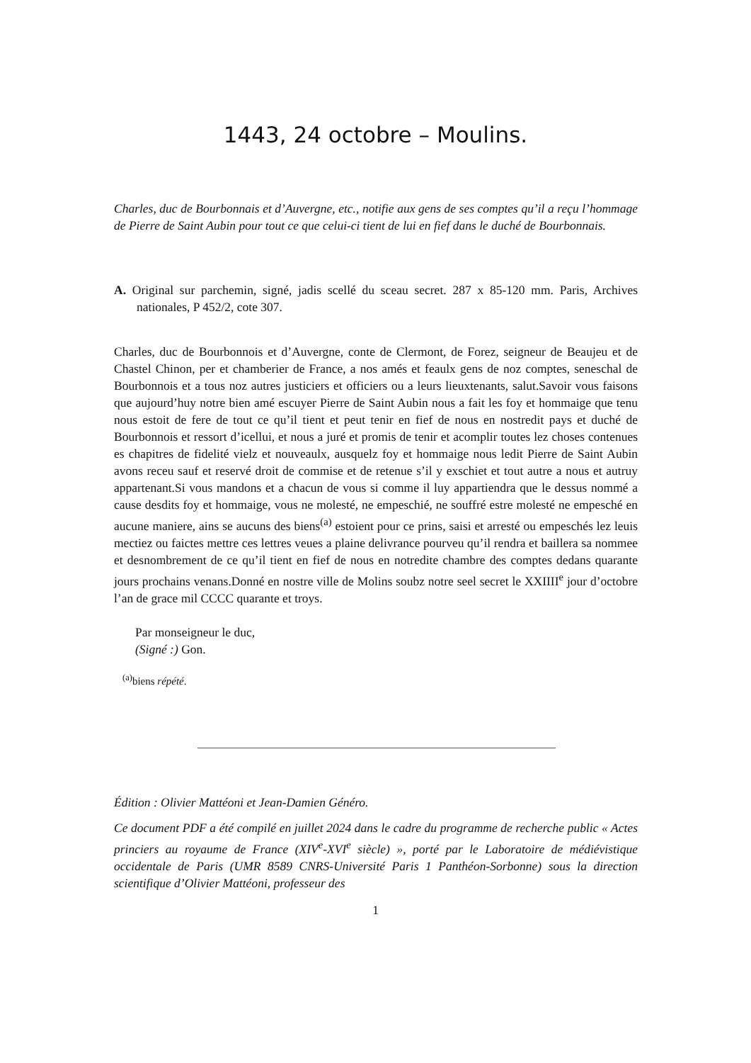1443, 24 octobre – Moulins.
Charles, duc de Bourbonnais et d’Auvergne, etc., notifie aux gens de ses comptes qu’il a reçu l’hommage de Pierre de Saint Aubin pour tout ce que celui-ci tient de lui en fief dans le duché de Bourbonnais.
A. Original sur parchemin, signé, jadis scellé du sceau secret. 287 x 85-120 mm. Paris, Archives nationales, P 452/2, cote 307.
Charles, duc de Bourbonnois et d’Auvergne, conte de Clermont, de Forez, seigneur de Beaujeu et de Chastel Chinon, per et chamberier de France, a nos amés et feaulx gens de noz comptes, seneschal de Bourbonnois et a tous noz autres justiciers et officiers ou a leurs lieuxtenants, salut.Savoir vous faisons que aujourd’huy notre bien amé escuyer Pierre de Saint Aubin nous a fait les foy et hommaige que tenu nous estoit de fere de tout ce qu’il tient et peut tenir en fief de nous en nostredit pays et duché de Bourbonnois et ressort d’icellui, et nous a juré et promis de tenir et acomplir toutes lez choses contenues es chapitres de fidelité vielz et nouveaulx, ausquelz foy et hommaige nous ledit Pierre de Saint Aubin avons receu sauf et reservé droit de commise et de retenue s’il y exschiet et tout autre a nous et autruy appartenant.Si vous mandons et a chacun de vous si comme il luy appartiendra que le dessus nommé a cause desdits foy et hommaige, vous ne molesté, ne empeschié, ne souffré estre molesté ne empesché en aucune maniere, ains se aucuns des biens<sup>(a)</sup> estoient pour ce prins, saisi et arresté ou empeschés lez leuis mectiez ou faictes mettre ces lettres veues a plaine delivrance pourveu qu’il rendra et baillera sa nommee et desnombrement de ce qu’il tient en fief de nous en notredite chambre des comptes dedans quarante jours prochains venans.Donné en nostre ville de Molins soubz notre seel secret le XXIIII<sup>e</sup> jour d’octobre l’an de grace mil CCCC quarante et troys.
Par monseigneur le duc,
(Signé :) Gon.
<sup>(a)</sup> biens répété.
Édition : Olivier Mattéoni et Jean-Damien Généro.
Ce document PDF a été compilé en juillet 2024 dans le cadre du programme de recherche public « Actes princiers au royaume de France (XIV<sup>e</sup>-XVI<sup>e</sup> siècle) », porté par le Laboratoire de médiévistique occidentale de Paris (UMR 8589 CNRS-Université Paris 1 Panthéon-Sorbonne) sous la direction scientifique d’Olivier Mattéoni, professeur des
1